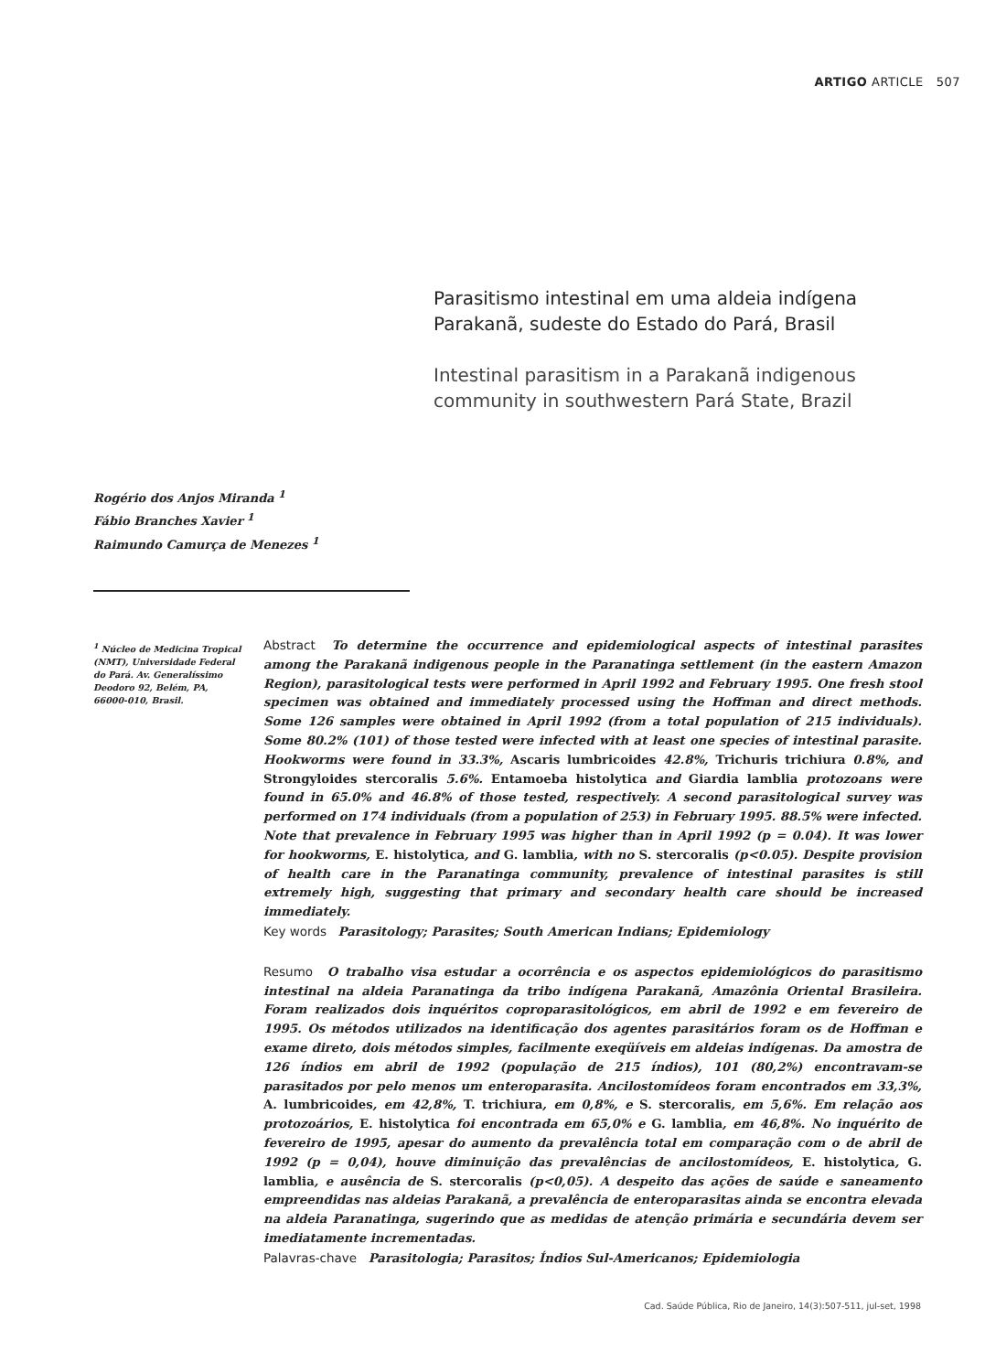ARTIGO ARTICLE 507
Parasitismo intestinal em uma aldeia indígena Parakanã, sudeste do Estado do Pará, Brasil
Intestinal parasitism in a Parakanã indigenous community in southwestern Pará State, Brazil
Rogério dos Anjos Miranda <sup>1</sup>
Fábio Branches Xavier <sup>1</sup>
Raimundo Camurça de Menezes <sup>1</sup>
<sup>1</sup> Núcleo de Medicina Tropical (NMT), Universidade Federal do Pará. Av. Generalíssimo Deodoro 92, Belém, PA, 66000-010, Brasil.
Abstract To determine the occurrence and epidemiological aspects of intestinal parasites among the Parakanã indigenous people in the Paranatinga settlement (in the eastern Amazon Region), parasitological tests were performed in April 1992 and February 1995. One fresh stool specimen was obtained and immediately processed using the Hoffman and direct methods. Some 126 samples were obtained in April 1992 (from a total population of 215 individuals). Some 80.2% (101) of those tested were infected with at least one species of intestinal parasite. Hookworms were found in 33.3%, Ascaris lumbricoides 42.8%, Trichuris trichiura 0.8%, and Strongyloides stercoralis 5.6%. Entamoeba histolytica and Giardia lamblia protozoans were found in 65.0% and 46.8% of those tested, respectively. A second parasitological survey was performed on 174 individuals (from a population of 253) in February 1995. 88.5% were infected. Note that prevalence in February 1995 was higher than in April 1992 (p = 0.04). It was lower for hookworms, E. histolytica, and G. lamblia, with no S. stercoralis (p<0.05). Despite provision of health care in the Paranatinga community, prevalence of intestinal parasites is still extremely high, suggesting that primary and secondary health care should be increased immediately.
Key words Parasitology; Parasites; South American Indians; Epidemiology
Resumo O trabalho visa estudar a ocorrência e os aspectos epidemiológicos do parasitismo intestinal na aldeia Paranatinga da tribo indígena Parakanã, Amazônia Oriental Brasileira. Foram realizados dois inquéritos coproparasitológicos, em abril de 1992 e em fevereiro de 1995. Os métodos utilizados na identificação dos agentes parasitários foram os de Hoffman e exame direto, dois métodos simples, facilmente exeqüíveis em aldeias indígenas. Da amostra de 126 índios em abril de 1992 (população de 215 índios), 101 (80,2%) encontravam-se parasitados por pelo menos um enteroparasita. Ancilostomídeos foram encontrados em 33,3%, A. lumbricoides, em 42,8%, T. trichiura, em 0,8%, e S. stercoralis, em 5,6%. Em relação aos protozoários, E. histolytica foi encontrada em 65,0% e G. lamblia, em 46,8%. No inquérito de fevereiro de 1995, apesar do aumento da prevalência total em comparação com o de abril de 1992 (p = 0,04), houve diminuição das prevalências de ancilostomídeos, E. histolytica, G. lamblia, e ausência de S. stercoralis (p<0,05). A despeito das ações de saúde e saneamento empreendidas nas aldeias Parakanã, a prevalência de enteroparasitas ainda se encontra elevada na aldeia Paranatinga, sugerindo que as medidas de atenção primária e secundária devem ser imediatamente incrementadas.
Palavras-chave Parasitologia; Parasitos; Índios Sul-Americanos; Epidemiologia
Cad. Saúde Pública, Rio de Janeiro, 14(3):507-511, jul-set, 1998